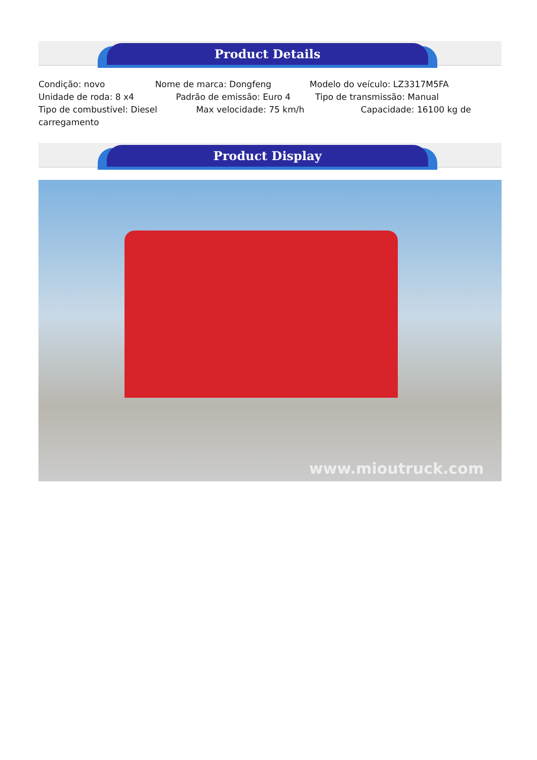Product Details
Condição: novo Nome de marca: Dongfeng Modelo do veículo: LZ3317M5FA
Unidade de roda: 8 x4 Padrão de emissão: Euro 4 Tipo de transmissão: Manual
Tipo de combustível: Diesel Max velocidade: 75 km/h Capacidade: 16100 kg de
carregamento
Product Display
www.mioutruck.com